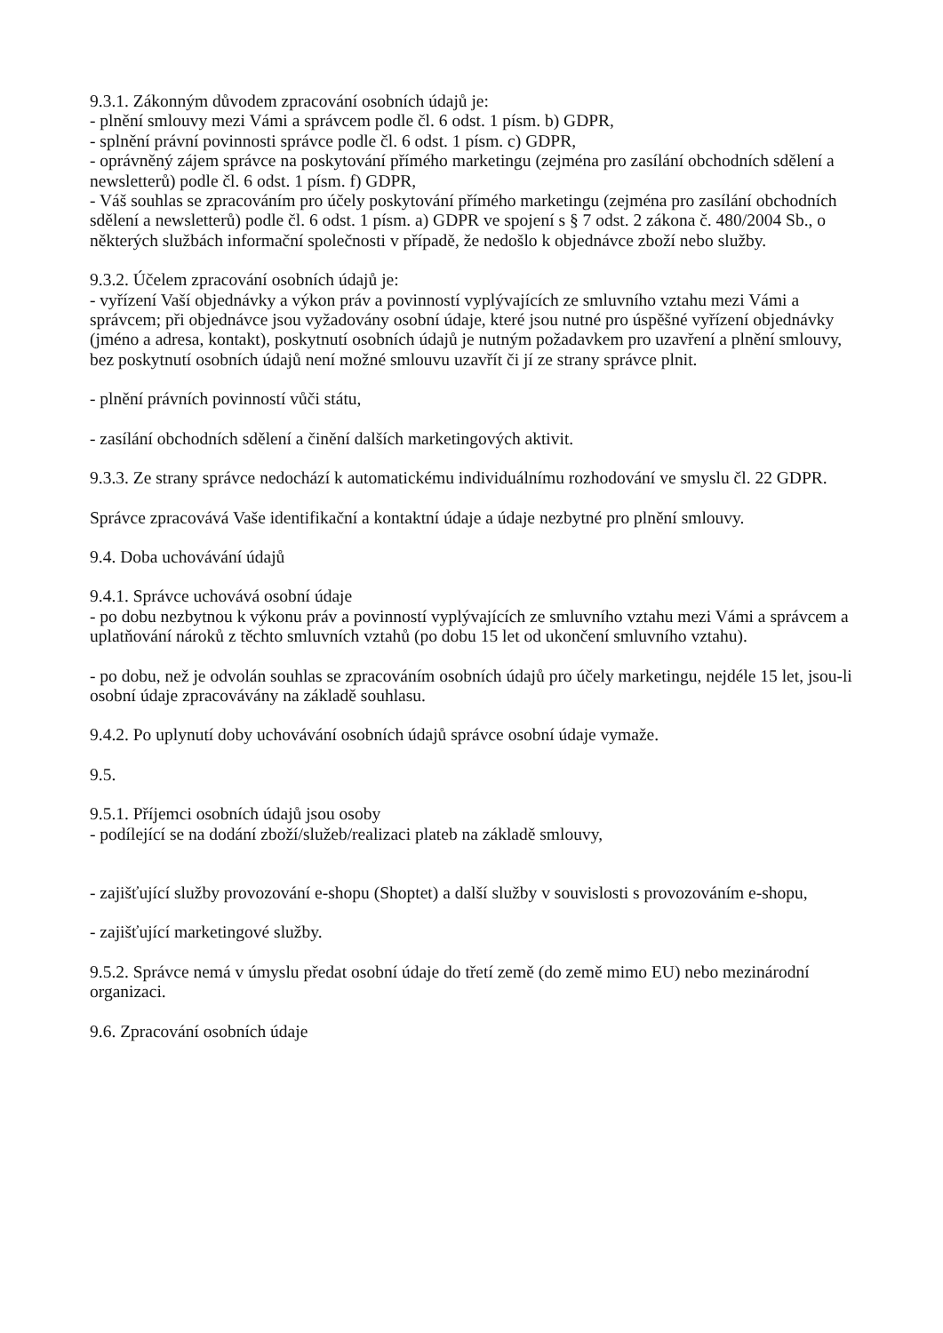9.3.1. Zákonným důvodem zpracování osobních údajů je:
- plnění smlouvy mezi Vámi a správcem podle čl. 6 odst. 1 písm. b) GDPR,
- splnění právní povinnosti správce podle čl. 6 odst. 1 písm. c) GDPR,
- oprávněný zájem správce na poskytování přímého marketingu (zejména pro zasílání obchodních sdělení a newsletterů) podle čl. 6 odst. 1 písm. f) GDPR,
- Váš souhlas se zpracováním pro účely poskytování přímého marketingu (zejména pro zasílání obchodních sdělení a newsletterů) podle čl. 6 odst. 1 písm. a) GDPR ve spojení s § 7 odst. 2 zákona č. 480/2004 Sb., o některých službách informační společnosti v případě, že nedošlo k objednávce zboží nebo služby.
9.3.2. Účelem zpracování osobních údajů je:
- vyřízení Vaší objednávky a výkon práv a povinností vyplývajících ze smluvního vztahu mezi Vámi a správcem; při objednávce jsou vyžadovány osobní údaje, které jsou nutné pro úspěšné vyřízení objednávky (jméno a adresa, kontakt), poskytnutí osobních údajů je nutným požadavkem pro uzavření a plnění smlouvy, bez poskytnutí osobních údajů není možné smlouvu uzavřít či jí ze strany správce plnit.
- plnění právních povinností vůči státu,
- zasílání obchodních sdělení a činění dalších marketingových aktivit.
9.3.3. Ze strany správce nedochází k automatickému individuálnímu rozhodování ve smyslu čl. 22 GDPR.
Správce zpracovává Vaše identifikační a kontaktní údaje a údaje nezbytné pro plnění smlouvy.
9.4. Doba uchovávání údajů
9.4.1. Správce uchovává osobní údaje
- po dobu nezbytnou k výkonu práv a povinností vyplývajících ze smluvního vztahu mezi Vámi a správcem a uplatňování nároků z těchto smluvních vztahů (po dobu 15 let od ukončení smluvního vztahu).
- po dobu, než je odvolán souhlas se zpracováním osobních údajů pro účely marketingu, nejdéle 15 let, jsou-li osobní údaje zpracovávány na základě souhlasu.
9.4.2. Po uplynutí doby uchovávání osobních údajů správce osobní údaje vymaže.
9.5.
9.5.1. Příjemci osobních údajů jsou osoby
- podílející se na dodání zboží/služeb/realizaci plateb na základě smlouvy,
- zajišťující služby provozování e-shopu (Shoptet) a další služby v souvislosti s provozováním e-shopu,
- zajišťující marketingové služby.
9.5.2. Správce nemá v úmyslu předat osobní údaje do třetí země (do země mimo EU) nebo mezinárodní organizaci.
9.6. Zpracování osobních údaje